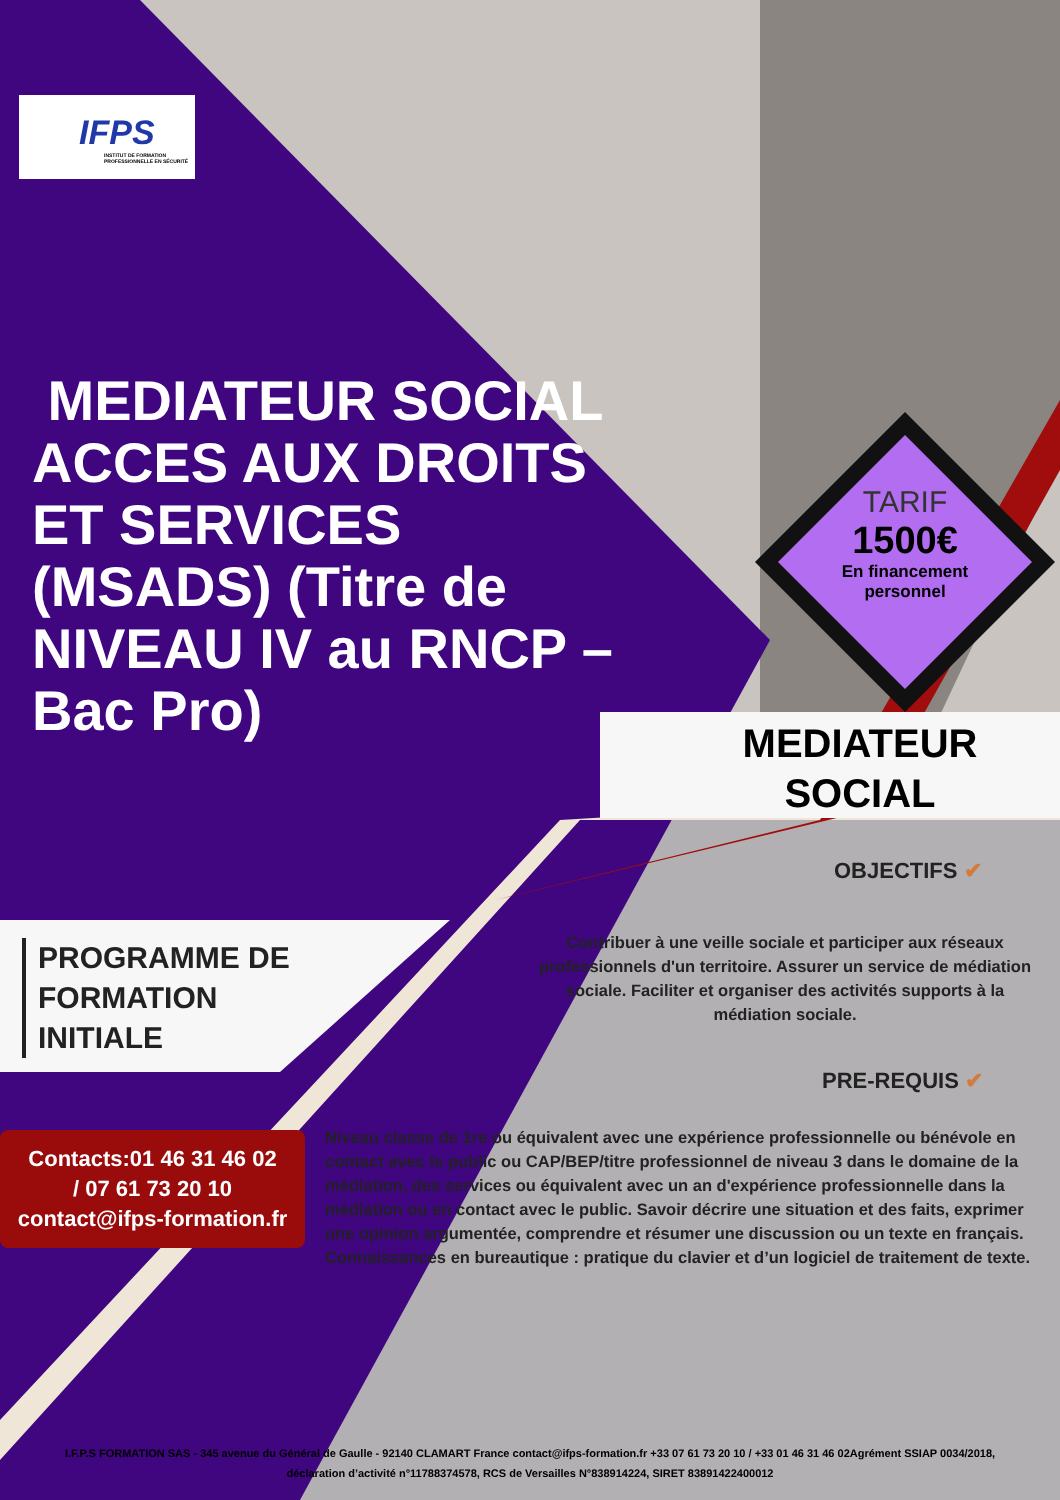IFPS
INSTITUT DE FORMATION PROFESSIONNELLE EN SÉCURITÉ
MEDIATEUR SOCIAL ACCES AUX DROITS ET SERVICES (MSADS) (Titre de NIVEAU IV au RNCP – Bac Pro)
TARIF
1500€
En financement personnel
MEDIATEUR SOCIAL
PROGRAMME DE
FORMATION
INITIALE
OBJECTIFS ✔
Contribuer à une veille sociale et participer aux réseaux professionnels d'un territoire. Assurer un service de médiation sociale. Faciliter et organiser des activités supports à la médiation sociale.
PRE-REQUIS ✔
Niveau classe de 1re ou équivalent avec une expérience professionnelle ou bénévole en contact avec le public ou CAP/BEP/titre professionnel de niveau 3 dans le domaine de la médiation, des services ou équivalent avec un an d'expérience professionnelle dans la médiation ou en contact avec le public. Savoir décrire une situation et des faits, exprimer une opinion argumentée, comprendre et résumer une discussion ou un texte en français. Connaissances en bureautique : pratique du clavier et d’un logiciel de traitement de texte.
Contacts:01 46 31 46 02
/ 07 61 73 20 10
contact@ifps-formation.fr
I.F.P.S FORMATION SAS - 345 avenue du Général de Gaulle - 92140 CLAMART France contact@ifps-formation.fr +33 07 61 73 20 10 / +33 01 46 31 46 02Agrément SSIAP 0034/2018, déclaration d’activité n°11788374578, RCS de Versailles N°838914224, SIRET 83891422400012